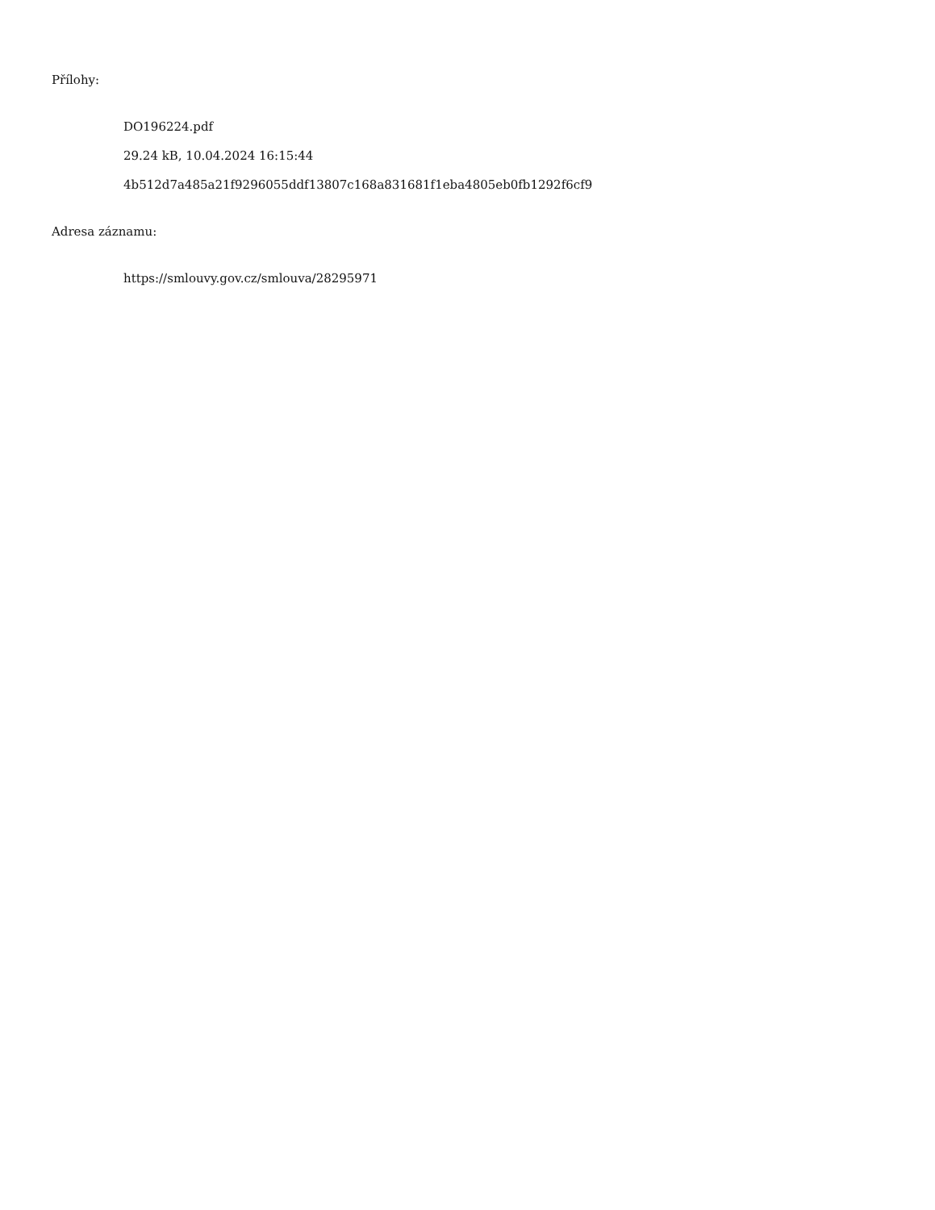Přílohy:
DO196224.pdf
29.24 kB, 10.04.2024 16:15:44
4b512d7a485a21f9296055ddf13807c168a831681f1eba4805eb0fb1292f6cf9
Adresa záznamu:
https://smlouvy.gov.cz/smlouva/28295971